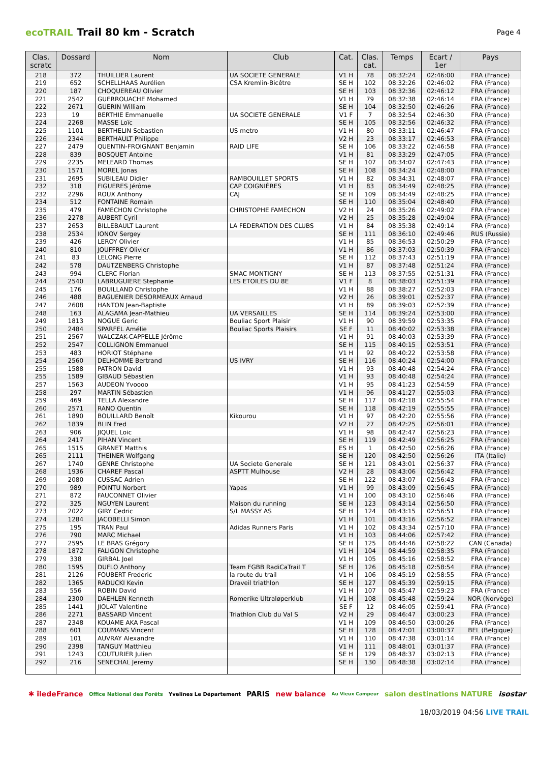ecoTRAIL Trail 80 km - Scratch
Page 4
| Clas. scratc | Dossard | Nom | Club | Cat. | Clas. cat. | Temps | Ecart / 1er | Pays |
| --- | --- | --- | --- | --- | --- | --- | --- | --- |
| 218 | 372 | THUILLIER Laurent | UA SOCIETE GENERALE | V1 H | 78 | 08:32:24 | 02:46:00 | FRA (France) |
| 219 | 652 | SCHELLHAAS Aurélien | CSA Kremlin-Bicêtre | SE H | 102 | 08:32:26 | 02:46:02 | FRA (France) |
| 220 | 187 | CHOQUEREAU Olivier | | SE H | 103 | 08:32:36 | 02:46:12 | FRA (France) |
| 221 | 2542 | GUERROUACHE Mohamed | | V1 H | 79 | 08:32:38 | 02:46:14 | FRA (France) |
| 222 | 2671 | GUERIN William | | SE H | 104 | 08:32:50 | 02:46:26 | FRA (France) |
| 223 | 19 | BERTHIE Emmanuelle | UA SOCIETE GENERALE | V1 F | 7 | 08:32:54 | 02:46:30 | FRA (France) |
| 224 | 2268 | MASSE Loïc | | SE H | 105 | 08:32:56 | 02:46:32 | FRA (France) |
| 225 | 1101 | BERTHELIN Sebastien | US metro | V1 H | 80 | 08:33:11 | 02:46:47 | FRA (France) |
| 226 | 2344 | BERTHAULT Philippe | | V2 H | 23 | 08:33:17 | 02:46:53 | FRA (France) |
| 227 | 2479 | QUENTIN-FROIGNANT Benjamin | RAID LIFE | SE H | 106 | 08:33:22 | 02:46:58 | FRA (France) |
| 228 | 839 | BOSQUET Antoine | | V1 H | 81 | 08:33:29 | 02:47:05 | FRA (France) |
| 229 | 2235 | MELEARD Thomas | | SE H | 107 | 08:34:07 | 02:47:43 | FRA (France) |
| 230 | 1571 | MOREL Jonas | | SE H | 108 | 08:34:24 | 02:48:00 | FRA (France) |
| 231 | 2695 | SUBILEAU Didier | RAMBOUILLET SPORTS | V1 H | 82 | 08:34:31 | 02:48:07 | FRA (France) |
| 232 | 318 | FIGUERES Jérôme | CAP COIGNIÈRES | V1 H | 83 | 08:34:49 | 02:48:25 | FRA (France) |
| 232 | 2296 | ROUX Anthony | CAJ | SE H | 109 | 08:34:49 | 02:48:25 | FRA (France) |
| 234 | 512 | FONTAINE Romain | | SE H | 110 | 08:35:04 | 02:48:40 | FRA (France) |
| 235 | 479 | FAMECHON Christophe | CHRISTOPHE FAMECHON | V2 H | 24 | 08:35:26 | 02:49:02 | FRA (France) |
| 236 | 2278 | AUBERT Cyril | | V2 H | 25 | 08:35:28 | 02:49:04 | FRA (France) |
| 237 | 2653 | BILLEBAULT Laurent | LA FEDERATION DES CLUBS | V1 H | 84 | 08:35:38 | 02:49:14 | FRA (France) |
| 238 | 2534 | IONOV Sergey | | SE H | 111 | 08:36:10 | 02:49:46 | RUS (Russie) |
| 239 | 426 | LEROY Olivier | | V1 H | 85 | 08:36:53 | 02:50:29 | FRA (France) |
| 240 | 810 | JOUFFREY Olivier | | V1 H | 86 | 08:37:03 | 02:50:39 | FRA (France) |
| 241 | 83 | LELONG Pierre | | SE H | 112 | 08:37:43 | 02:51:19 | FRA (France) |
| 242 | 578 | DAUTZENBERG Christophe | | V1 H | 87 | 08:37:48 | 02:51:24 | FRA (France) |
| 243 | 994 | CLERC Florian | SMAC MONTIGNY | SE H | 113 | 08:37:55 | 02:51:31 | FRA (France) |
| 244 | 2540 | LABRUGUIERE Stephanie | LES ETOILES DU 8E | V1 F | 8 | 08:38:03 | 02:51:39 | FRA (France) |
| 245 | 176 | BOUILLAND Christophe | | V1 H | 88 | 08:38:27 | 02:52:03 | FRA (France) |
| 246 | 488 | BAGUENIER DESORMEAUX Arnaud | | V2 H | 26 | 08:39:01 | 02:52:37 | FRA (France) |
| 247 | 2608 | HANTON Jean-Baptiste | | V1 H | 89 | 08:39:03 | 02:52:39 | FRA (France) |
| 248 | 163 | ALAGAMA Jean-Mathieu | UA VERSAILLES | SE H | 114 | 08:39:24 | 02:53:00 | FRA (France) |
| 249 | 1813 | NOGUE Geric | Bouliac Sport Plaisir | V1 H | 90 | 08:39:59 | 02:53:35 | FRA (France) |
| 250 | 2484 | SPARFEL Amélie | Bouliac Sports Plaisirs | SE F | 11 | 08:40:02 | 02:53:38 | FRA (France) |
| 251 | 2567 | WALCZAK-CAPPELLE Jérôme | | V1 H | 91 | 08:40:03 | 02:53:39 | FRA (France) |
| 252 | 2547 | COLLIGNON Emmanuel | | SE H | 115 | 08:40:15 | 02:53:51 | FRA (France) |
| 253 | 483 | HORIOT Stéphane | | V1 H | 92 | 08:40:22 | 02:53:58 | FRA (France) |
| 254 | 2560 | DELHOMME Bertrand | US IVRY | SE H | 116 | 08:40:24 | 02:54:00 | FRA (France) |
| 255 | 1588 | PATRON David | | V1 H | 93 | 08:40:48 | 02:54:24 | FRA (France) |
| 255 | 1589 | GIBAUD Sébastien | | V1 H | 93 | 08:40:48 | 02:54:24 | FRA (France) |
| 257 | 1563 | AUDEON Yvoooo | | V1 H | 95 | 08:41:23 | 02:54:59 | FRA (France) |
| 258 | 297 | MARTIN Sébastien | | V1 H | 96 | 08:41:27 | 02:55:03 | FRA (France) |
| 259 | 469 | TELLA Alexandre | | SE H | 117 | 08:42:18 | 02:55:54 | FRA (France) |
| 260 | 2571 | RANO Quentin | | SE H | 118 | 08:42:19 | 02:55:55 | FRA (France) |
| 261 | 1890 | BOUILLARD Benoît | Kikourou | V1 H | 97 | 08:42:20 | 02:55:56 | FRA (France) |
| 262 | 1839 | BLIN Fred | | V2 H | 27 | 08:42:25 | 02:56:01 | FRA (France) |
| 263 | 906 | JIQUEL Loic | | V1 H | 98 | 08:42:47 | 02:56:23 | FRA (France) |
| 264 | 2417 | PIHAN Vincent | | SE H | 119 | 08:42:49 | 02:56:25 | FRA (France) |
| 265 | 1515 | GRANET Matthis | | ES H | 1 | 08:42:50 | 02:56:26 | FRA (France) |
| 265 | 2111 | THEINER Wolfgang | | SE H | 120 | 08:42:50 | 02:56:26 | ITA (Italie) |
| 267 | 1740 | GENRE Christophe | UA Societe Generale | SE H | 121 | 08:43:01 | 02:56:37 | FRA (France) |
| 268 | 1936 | CHAREF Pascal | ASPTT Mulhouse | V2 H | 28 | 08:43:06 | 02:56:42 | FRA (France) |
| 269 | 2080 | CUSSAC Adrien | | SE H | 122 | 08:43:07 | 02:56:43 | FRA (France) |
| 270 | 989 | POINTU Norbert | Yapas | V1 H | 99 | 08:43:09 | 02:56:45 | FRA (France) |
| 271 | 872 | FAUCONNET Olivier | | V1 H | 100 | 08:43:10 | 02:56:46 | FRA (France) |
| 272 | 325 | NGUYEN Laurent | Maison du running | SE H | 123 | 08:43:14 | 02:56:50 | FRA (France) |
| 273 | 2022 | GIRY Cedric | S/L MASSY AS | SE H | 124 | 08:43:15 | 02:56:51 | FRA (France) |
| 274 | 1284 | JACOBELLI Simon | | V1 H | 101 | 08:43:16 | 02:56:52 | FRA (France) |
| 275 | 195 | TRAN Paul | Adidas Runners Paris | V1 H | 102 | 08:43:34 | 02:57:10 | FRA (France) |
| 276 | 790 | MARC Michael | | V1 H | 103 | 08:44:06 | 02:57:42 | FRA (France) |
| 277 | 2595 | LE BRAS Grégory | | SE H | 125 | 08:44:46 | 02:58:22 | CAN (Canada) |
| 278 | 1872 | FALIGON Christophe | | V1 H | 104 | 08:44:59 | 02:58:35 | FRA (France) |
| 279 | 338 | GIRBAL Joel | | V1 H | 105 | 08:45:16 | 02:58:52 | FRA (France) |
| 280 | 1595 | DUFLO Anthony | Team FGBB RadiCaTrail T | SE H | 126 | 08:45:18 | 02:58:54 | FRA (France) |
| 281 | 2126 | FOUBERT Frederic | la route du trail | V1 H | 106 | 08:45:19 | 02:58:55 | FRA (France) |
| 282 | 1365 | RADUCKI Kevin | Draveil triathlon | SE H | 127 | 08:45:39 | 02:59:15 | FRA (France) |
| 283 | 556 | ROBIN David | | V1 H | 107 | 08:45:47 | 02:59:23 | FRA (France) |
| 284 | 2300 | DAEHLEN Kenneth | Romerike Ultraløperklub | V1 H | 108 | 08:45:48 | 02:59:24 | NOR (Norvège) |
| 285 | 1441 | JIOLAT Valentine | | SE F | 12 | 08:46:05 | 02:59:41 | FRA (France) |
| 286 | 2271 | BASSARD Vincent | Triathlon Club du Val S | V2 H | 29 | 08:46:47 | 03:00:23 | FRA (France) |
| 287 | 2348 | KOUAME AKA Pascal | | V1 H | 109 | 08:46:50 | 03:00:26 | FRA (France) |
| 288 | 601 | COUMANS Vincent | | SE H | 128 | 08:47:01 | 03:00:37 | BEL (Belgique) |
| 289 | 101 | AUVRAY Alexandre | | V1 H | 110 | 08:47:38 | 03:01:14 | FRA (France) |
| 290 | 2398 | TANGUY Matthieu | | V1 H | 111 | 08:48:01 | 03:01:37 | FRA (France) |
| 291 | 1243 | COUTURIER Julien | | SE H | 129 | 08:48:37 | 03:02:13 | FRA (France) |
| 292 | 216 | SENECHAL Jeremy | | SE H | 130 | 08:48:38 | 03:02:14 | FRA (France) |
✱ îledeFrance Office National des Forêts Yvelines Le Département PARIS new balance Au Vieux Campeur salon destinations NATURE isostar
18/03/2019 04:56 LIVE TRAIL